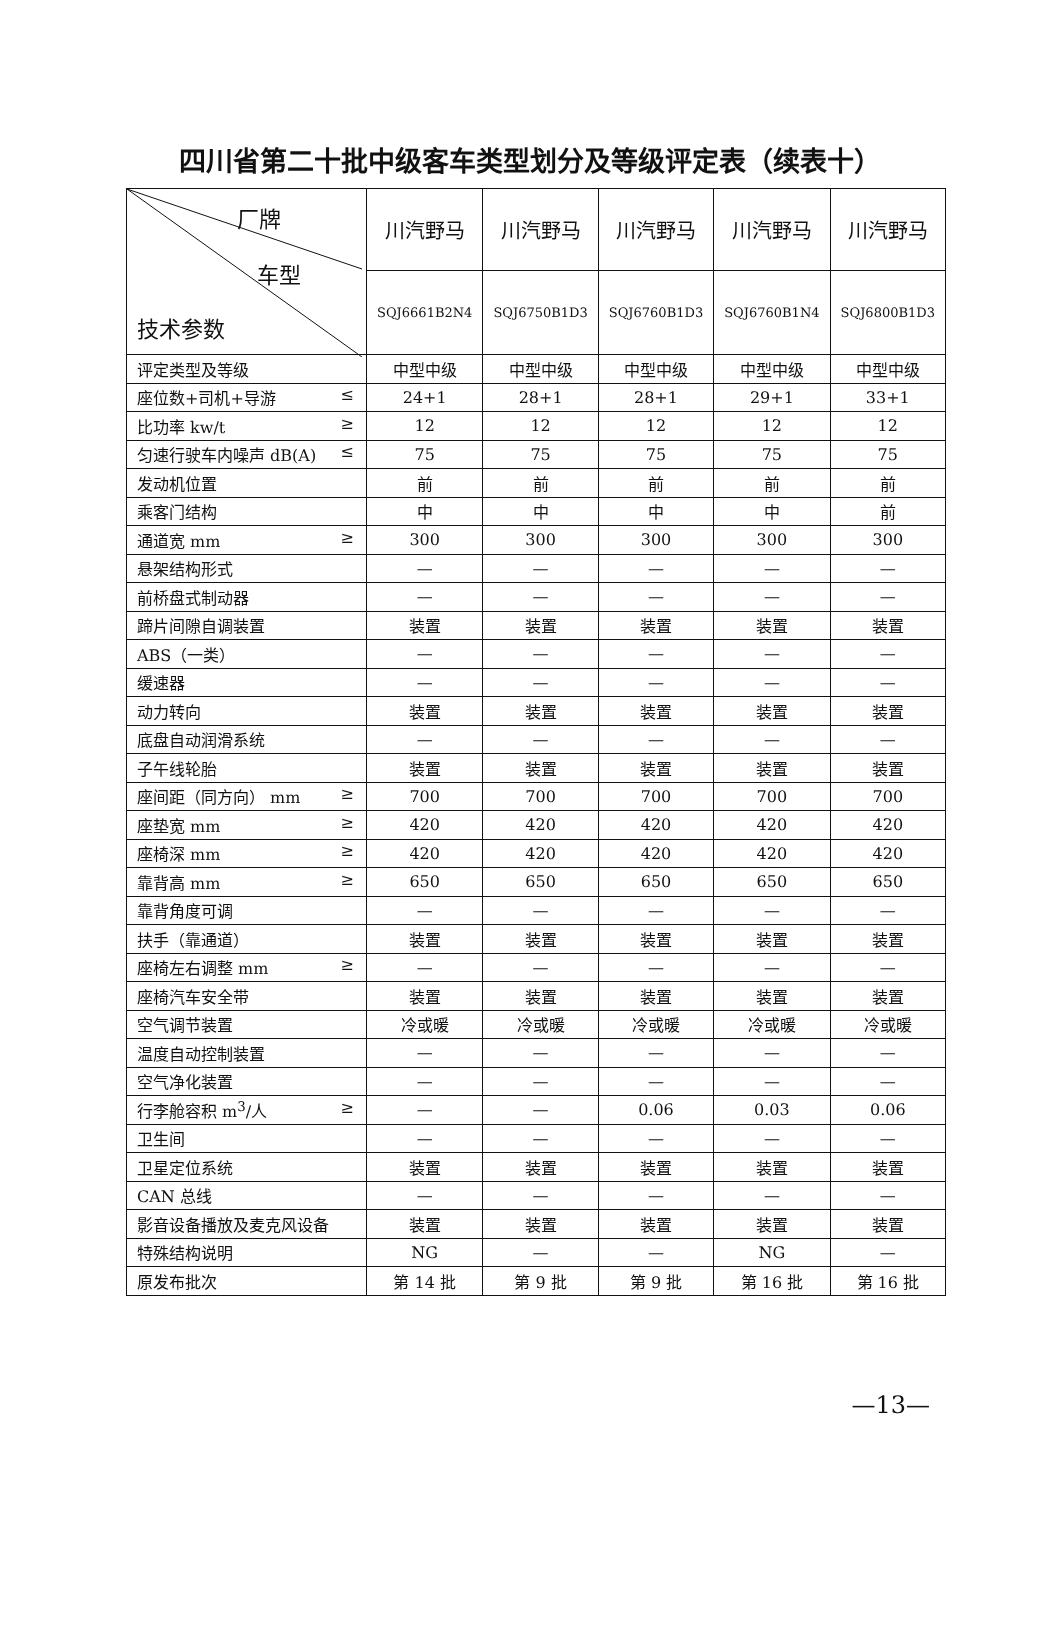四川省第二十批中级客车类型划分及等级评定表（续表十）
| 厂牌 车型 技术参数 | 川汽野马 | 川汽野马 | 川汽野马 | 川汽野马 | 川汽野马 |
| | SQJ6661B2N4 | SQJ6750B1D3 | SQJ6760B1D3 | SQJ6760B1N4 | SQJ6800B1D3 |
| 评定类型及等级 | 中型中级 | 中型中级 | 中型中级 | 中型中级 | 中型中级 |
| 座位数+司机+导游 ≤ | 24+1 | 28+1 | 28+1 | 29+1 | 33+1 |
| 比功率 kw/t ≥ | 12 | 12 | 12 | 12 | 12 |
| 匀速行驶车内噪声 dB(A) ≤ | 75 | 75 | 75 | 75 | 75 |
| 发动机位置 | 前 | 前 | 前 | 前 | 前 |
| 乘客门结构 | 中 | 中 | 中 | 中 | 前 |
| 通道宽 mm ≥ | 300 | 300 | 300 | 300 | 300 |
| 悬架结构形式 | — | — | — | — | — |
| 前桥盘式制动器 | — | — | — | — | — |
| 蹄片间隙自调装置 | 装置 | 装置 | 装置 | 装置 | 装置 |
| ABS（一类） | — | — | — | — | — |
| 缓速器 | — | — | — | — | — |
| 动力转向 | 装置 | 装置 | 装置 | 装置 | 装置 |
| 底盘自动润滑系统 | — | — | — | — | — |
| 子午线轮胎 | 装置 | 装置 | 装置 | 装置 | 装置 |
| 座间距（同方向） mm ≥ | 700 | 700 | 700 | 700 | 700 |
| 座垫宽 mm ≥ | 420 | 420 | 420 | 420 | 420 |
| 座椅深 mm ≥ | 420 | 420 | 420 | 420 | 420 |
| 靠背高 mm ≥ | 650 | 650 | 650 | 650 | 650 |
| 靠背角度可调 | — | — | — | — | — |
| 扶手（靠通道） | 装置 | 装置 | 装置 | 装置 | 装置 |
| 座椅左右调整 mm ≥ | — | — | — | — | — |
| 座椅汽车安全带 | 装置 | 装置 | 装置 | 装置 | 装置 |
| 空气调节装置 | 冷或暖 | 冷或暖 | 冷或暖 | 冷或暖 | 冷或暖 |
| 温度自动控制装置 | — | — | — | — | — |
| 空气净化装置 | — | — | — | — | — |
| 行李舱容积 m<sup>3</sup>/人 ≥ | — | — | 0.06 | 0.03 | 0.06 |
| 卫生间 | — | — | — | — | — |
| 卫星定位系统 | 装置 | 装置 | 装置 | 装置 | 装置 |
| CAN 总线 | — | — | — | — | — |
| 影音设备播放及麦克风设备 | 装置 | 装置 | 装置 | 装置 | 装置 |
| 特殊结构说明 | NG | — | — | NG | — |
| 原发布批次 | 第 14 批 | 第 9 批 | 第 9 批 | 第 16 批 | 第 16 批 |
—13—